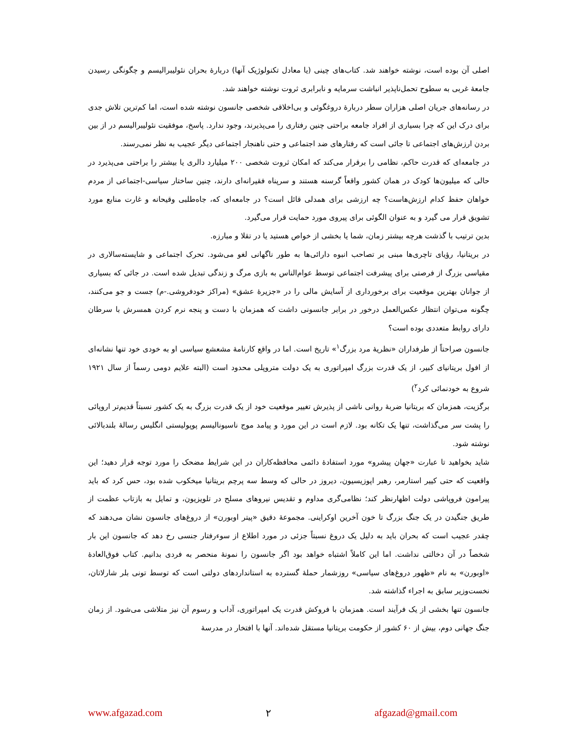اصلی آن بوده است، نوشته خواهند شد. کتاب‌های چینی (یا معادل تکنولوژیک آنها) دربارهٔ بحران نئولیبرالیسم و چگونگی رسیدن جامعهٔ غربی به سطوح تحمل‌ناپذیر انباشت سرمایه و نابرابری ثروت نوشته خواهند شد.
در رسانه‌های جریان اصلی هزاران سطر دربارهٔ دروغگوئی و بی‌اخلاقی شخصی جانسون نوشته شده است، اما کم‌ترین تلاش جدی برای درک این که چرا بسیاری از افراد جامعه براحتی چنین رفتاری را می‌پذیرند، وجود ندارد. پاسخ، موفقیت نئولیبرالیسم در از بین بردن ارزش‌های اجتماعی تا جائی است که رفتارهای ضد اجتماعی و حتی ناهنجار اجتماعی دیگر عجیب به نظر نمی‌رسند.
در جامعه‌ای که قدرت حاکم، نظامی را برقرار می‌کند که امکان ثروت شخصی ۲۰۰ میلیارد دالری یا بیشتر را براحتی می‌پذیرد در حالی که میلیون‌ها کودک در همان کشور واقعاً گرسنه هستند و سرپناه فقیرانه‌ای دارند، چنین ساختار سیاسی-اجتماعی از مردم خواهان حفظ کدام ارزش‌هاست؟ چه ارزشی برای همدلی قائل است؟ در جامعه‌ای که، جاه‌طلبی وقیحانه و غارت منابع مورد تشویق قرار می گیرد و به عنوان الگوئی برای پیروی مورد حمایت قرار می‌گیرد.
بدین ترتیب با گذشت هرچه بیشتر زمان، شما یا بخشی از خواص هستید یا در تقلا و مبارزه.
در بریتانیا، رؤیای تاچری‌ها مبنی بر تصاحب انبوه دارائی‌ها به طور ناگهانی لغو می‌شود. تحرک اجتماعی و شایسته‌سالاری در مقیاسی بزرگ از فرصتی برای پیشرفت اجتماعی توسط عوام‌الناس به بازی مرگ و زندگی تبدیل شده است. در جائی که بسیاری از جوانان بهترین موقعیت برای برخورداری از آسایش مالی را در «جزیرهٔ عشق» (مراکز خودفروشی.-م) جست و جو می‌کنند، چگونه می‌توان انتظار عکس‌العمل درخور در برابر جانسونی داشت که همزمان با دست و پنجه نرم کردن همسرش با سرطان دارای روابط متعددی بوده است؟
جانسون صراحتاً از طرفداران «نظریهٔ مرد بزرگ<sup>۱</sup>» تاریخ است. اما در واقع کارنامهٔ مشعشع سیاسی او به خودی خود تنها نشانه‌ای از افول بریتانیای کبیر، از یک قدرت بزرگ امپراتوری به یک دولت متروپلی محدود است (البته علایم دومی رسماً از سال ۱۹۲۱ شروع به خودنمائی کرد<sup>۲</sup>)
برگزیت، همزمان که بریتانیا ضربهٔ روانی ناشی از پذیرش تغییر موقعیت خود از یک قدرت بزرگ به یک کشور نسبتاً قدیم‌تر اروپائی را پشت سر می‌گذاشت، تنها یک تکانه بود. لازم است در این مورد و پیامد موج ناسیونالیسم پوپولیستی انگلیس رسالهٔ بلندبالائی نوشته شود.
شاید بخواهید تا عبارت «جهان پیشرو» مورد استفادهٔ دائمی محافظه‌کاران در این شرایط مضحک را مورد توجه قرار دهید؛ این واقعیت که حتی کییر استارمر، رهبر اپوزیسیون، دیروز در حالی که وسط سه پرچم بریتانیا میخکوب شده بود، حس کرد که باید پیرامون فروپاشی دولت اظهارنظر کند؛ نظامی‌گری مداوم و تقدیس نیروهای مسلح در تلویزیون، و تمایل به بازتاب عظمت از طریق جنگیدن در یک جنگ بزرگ تا خون آخرین اوکراینی. مجموعهٔ دقیق «پیتر اوبورن» از دروغ‌های جانسون نشان می‌دهند که چقدر عجیب است که بحران باید به دلیل یک دروغ نسبتاً جزئی در مورد اطلاع از سوءرفتار جنسی رخ دهد که جانسون این بار شخصاً در آن دخالتی نداشت. اما این کاملاً اشتباه خواهد بود اگر جانسون را نمونهٔ منحصر به فردی بدانیم. کتاب فوق‌العادهٔ «اوبورن» به نام «ظهور دروغ‌های سیاسی» روزشمار حملهٔ گسترده به استانداردهای دولتی است که توسط تونی بلر شارلاتان، نخست‌وزیر سابق به اجراء گذاشته شد.
جانسون تنها بخشی از یک فرآیند است. همزمان با فروکش قدرت یک امپراتوری، آداب و رسوم آن نیز متلاشی می‌شود. از زمان جنگ جهانی دوم، بیش از ۶۰ کشور از حکومت بریتانیا مستقل شده‌اند. آنها با افتخار در مدرسهٔ
www.afgazad.com ۲ afgazad@gmail.com